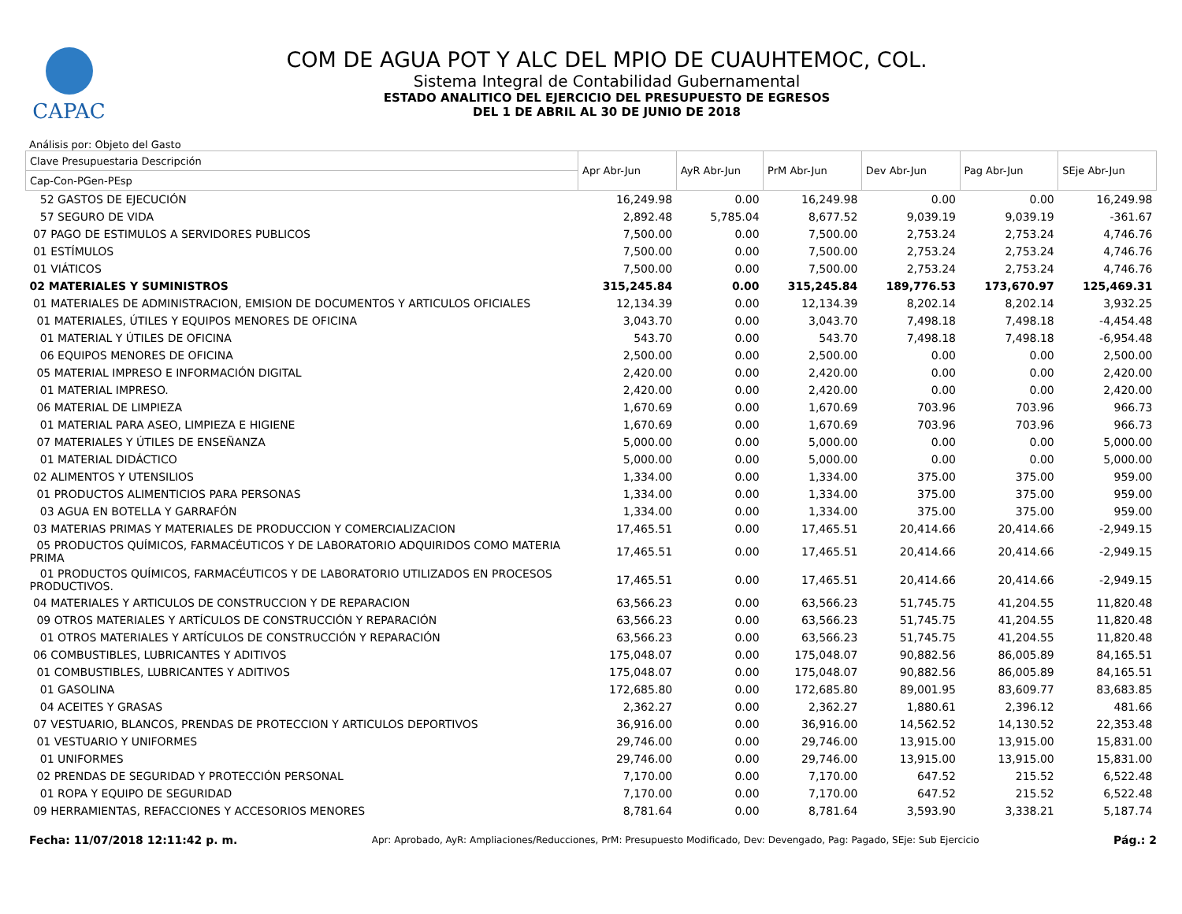CAPAC
COM DE AGUA POT Y ALC DEL MPIO DE CUAUHTEMOC, COL.
Sistema Integral de Contabilidad Gubernamental
ESTADO ANALITICO DEL EJERCICIO DEL PRESUPUESTO DE EGRESOS
DEL 1 DE ABRIL AL 30 DE JUNIO DE 2018
Análisis por: Objeto del Gasto
| Clave Presupuestaria Descripción | Apr Abr-Jun | AyR Abr-Jun | PrM Abr-Jun | Dev Abr-Jun | Pag Abr-Jun | SEje Abr-Jun |
| --- | --- | --- | --- | --- | --- | --- |
| Cap-Con-PGen-PEsp | | | | | | |
| 52 GASTOS DE EJECUCIÓN | 16,249.98 | 0.00 | 16,249.98 | 0.00 | 0.00 | 16,249.98 |
| 57 SEGURO DE VIDA | 2,892.48 | 5,785.04 | 8,677.52 | 9,039.19 | 9,039.19 | -361.67 |
| 07 PAGO DE ESTIMULOS A SERVIDORES PUBLICOS | 7,500.00 | 0.00 | 7,500.00 | 2,753.24 | 2,753.24 | 4,746.76 |
| 01 ESTÍMULOS | 7,500.00 | 0.00 | 7,500.00 | 2,753.24 | 2,753.24 | 4,746.76 |
| 01 VIÁTICOS | 7,500.00 | 0.00 | 7,500.00 | 2,753.24 | 2,753.24 | 4,746.76 |
| 02 MATERIALES Y SUMINISTROS | 315,245.84 | 0.00 | 315,245.84 | 189,776.53 | 173,670.97 | 125,469.31 |
| 01 MATERIALES DE ADMINISTRACION, EMISION DE DOCUMENTOS Y ARTICULOS OFICIALES | 12,134.39 | 0.00 | 12,134.39 | 8,202.14 | 8,202.14 | 3,932.25 |
| 01 MATERIALES, ÚTILES Y EQUIPOS MENORES DE OFICINA | 3,043.70 | 0.00 | 3,043.70 | 7,498.18 | 7,498.18 | -4,454.48 |
| 01 MATERIAL Y ÚTILES DE OFICINA | 543.70 | 0.00 | 543.70 | 7,498.18 | 7,498.18 | -6,954.48 |
| 06 EQUIPOS MENORES DE OFICINA | 2,500.00 | 0.00 | 2,500.00 | 0.00 | 0.00 | 2,500.00 |
| 05 MATERIAL IMPRESO E INFORMACIÓN DIGITAL | 2,420.00 | 0.00 | 2,420.00 | 0.00 | 0.00 | 2,420.00 |
| 01 MATERIAL IMPRESO. | 2,420.00 | 0.00 | 2,420.00 | 0.00 | 0.00 | 2,420.00 |
| 06 MATERIAL DE LIMPIEZA | 1,670.69 | 0.00 | 1,670.69 | 703.96 | 703.96 | 966.73 |
| 01 MATERIAL PARA ASEO, LIMPIEZA E HIGIENE | 1,670.69 | 0.00 | 1,670.69 | 703.96 | 703.96 | 966.73 |
| 07 MATERIALES Y ÚTILES DE ENSEÑANZA | 5,000.00 | 0.00 | 5,000.00 | 0.00 | 0.00 | 5,000.00 |
| 01 MATERIAL DIDÁCTICO | 5,000.00 | 0.00 | 5,000.00 | 0.00 | 0.00 | 5,000.00 |
| 02 ALIMENTOS Y UTENSILIOS | 1,334.00 | 0.00 | 1,334.00 | 375.00 | 375.00 | 959.00 |
| 01 PRODUCTOS ALIMENTICIOS PARA PERSONAS | 1,334.00 | 0.00 | 1,334.00 | 375.00 | 375.00 | 959.00 |
| 03 AGUA EN BOTELLA Y GARRAFÓN | 1,334.00 | 0.00 | 1,334.00 | 375.00 | 375.00 | 959.00 |
| 03 MATERIAS PRIMAS Y MATERIALES DE PRODUCCION Y COMERCIALIZACION | 17,465.51 | 0.00 | 17,465.51 | 20,414.66 | 20,414.66 | -2,949.15 |
| 05 PRODUCTOS QUÍMICOS, FARMACÉUTICOS Y DE LABORATORIO ADQUIRIDOS COMO MATERIA PRIMA | 17,465.51 | 0.00 | 17,465.51 | 20,414.66 | 20,414.66 | -2,949.15 |
| 01 PRODUCTOS QUÍMICOS, FARMACÉUTICOS Y DE LABORATORIO UTILIZADOS EN PROCESOS PRODUCTIVOS. | 17,465.51 | 0.00 | 17,465.51 | 20,414.66 | 20,414.66 | -2,949.15 |
| 04 MATERIALES Y ARTICULOS DE CONSTRUCCION Y DE REPARACION | 63,566.23 | 0.00 | 63,566.23 | 51,745.75 | 41,204.55 | 11,820.48 |
| 09 OTROS MATERIALES Y ARTÍCULOS DE CONSTRUCCIÓN Y REPARACIÓN | 63,566.23 | 0.00 | 63,566.23 | 51,745.75 | 41,204.55 | 11,820.48 |
| 01 OTROS MATERIALES Y ARTÍCULOS DE CONSTRUCCIÓN Y REPARACIÓN | 63,566.23 | 0.00 | 63,566.23 | 51,745.75 | 41,204.55 | 11,820.48 |
| 06 COMBUSTIBLES, LUBRICANTES Y ADITIVOS | 175,048.07 | 0.00 | 175,048.07 | 90,882.56 | 86,005.89 | 84,165.51 |
| 01 COMBUSTIBLES, LUBRICANTES Y ADITIVOS | 175,048.07 | 0.00 | 175,048.07 | 90,882.56 | 86,005.89 | 84,165.51 |
| 01 GASOLINA | 172,685.80 | 0.00 | 172,685.80 | 89,001.95 | 83,609.77 | 83,683.85 |
| 04 ACEITES Y GRASAS | 2,362.27 | 0.00 | 2,362.27 | 1,880.61 | 2,396.12 | 481.66 |
| 07 VESTUARIO, BLANCOS, PRENDAS DE PROTECCION Y ARTICULOS DEPORTIVOS | 36,916.00 | 0.00 | 36,916.00 | 14,562.52 | 14,130.52 | 22,353.48 |
| 01 VESTUARIO Y UNIFORMES | 29,746.00 | 0.00 | 29,746.00 | 13,915.00 | 13,915.00 | 15,831.00 |
| 01 UNIFORMES | 29,746.00 | 0.00 | 29,746.00 | 13,915.00 | 13,915.00 | 15,831.00 |
| 02 PRENDAS DE SEGURIDAD Y PROTECCIÓN PERSONAL | 7,170.00 | 0.00 | 7,170.00 | 647.52 | 215.52 | 6,522.48 |
| 01 ROPA Y EQUIPO DE SEGURIDAD | 7,170.00 | 0.00 | 7,170.00 | 647.52 | 215.52 | 6,522.48 |
| 09 HERRAMIENTAS, REFACCIONES Y ACCESORIOS MENORES | 8,781.64 | 0.00 | 8,781.64 | 3,593.90 | 3,338.21 | 5,187.74 |
Fecha: 11/07/2018 12:11:42 p. m. Apr: Aprobado, AyR: Ampliaciones/Reducciones, PrM: Presupuesto Modificado, Dev: Devengado, Pag: Pagado, SEje: Sub Ejercicio Pág.: 2